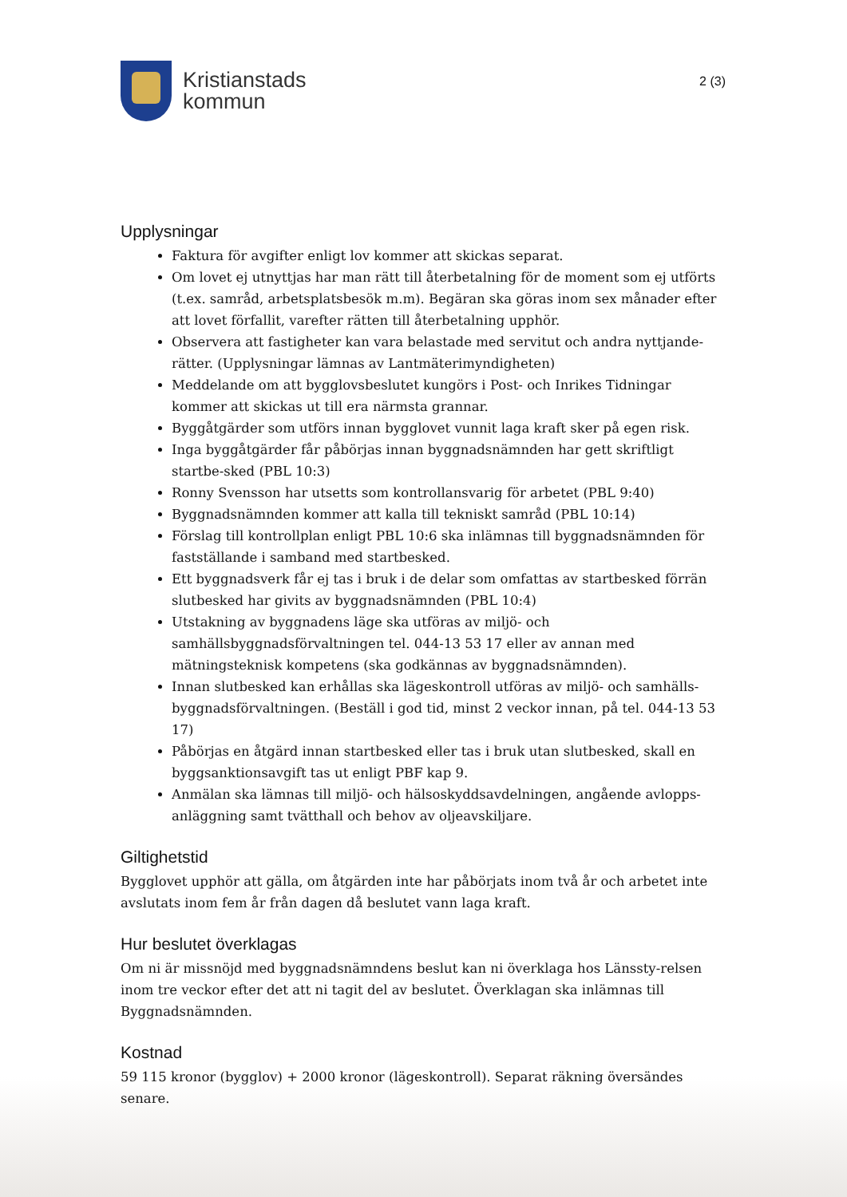Kristianstads
kommun
2 (3)
Upplysningar
Faktura för avgifter enligt lov kommer att skickas separat.
Om lovet ej utnyttjas har man rätt till återbetalning för de moment som ej utförts (t.ex. samråd, arbetsplatsbesök m.m). Begäran ska göras inom sex månader efter att lovet förfallit, varefter rätten till återbetalning upphör.
Observera att fastigheter kan vara belastade med servitut och andra nyttjande-rätter. (Upplysningar lämnas av Lantmäterimyndigheten)
Meddelande om att bygglovsbeslutet kungörs i Post- och Inrikes Tidningar kommer att skickas ut till era närmsta grannar.
Byggåtgärder som utförs innan bygglovet vunnit laga kraft sker på egen risk.
Inga byggåtgärder får påbörjas innan byggnadsnämnden har gett skriftligt startbe-sked (PBL 10:3)
Ronny Svensson har utsetts som kontrollansvarig för arbetet (PBL 9:40)
Byggnadsnämnden kommer att kalla till tekniskt samråd (PBL 10:14)
Förslag till kontrollplan enligt PBL 10:6 ska inlämnas till byggnadsnämnden för fastställande i samband med startbesked.
Ett byggnadsverk får ej tas i bruk i de delar som omfattas av startbesked förrän slutbesked har givits av byggnadsnämnden (PBL 10:4)
Utstakning av byggnadens läge ska utföras av miljö- och samhällsbyggnadsförvaltningen tel. 044-13 53 17 eller av annan med mätningsteknisk kompetens (ska godkännas av byggnadsnämnden).
Innan slutbesked kan erhållas ska lägeskontroll utföras av miljö- och samhälls-byggnadsförvaltningen. (Beställ i god tid, minst 2 veckor innan, på tel. 044-13 53 17)
Påbörjas en åtgärd innan startbesked eller tas i bruk utan slutbesked, skall en byggsanktionsavgift tas ut enligt PBF kap 9.
Anmälan ska lämnas till miljö- och hälsoskyddsavdelningen, angående avlopps-anläggning samt tvätthall och behov av oljeavskiljare.
Giltighetstid
Bygglovet upphör att gälla, om åtgärden inte har påbörjats inom två år och arbetet inte avslutats inom fem år från dagen då beslutet vann laga kraft.
Hur beslutet överklagas
Om ni är missnöjd med byggnadsnämndens beslut kan ni överklaga hos Länssty-relsen inom tre veckor efter det att ni tagit del av beslutet. Överklagan ska inlämnas till Byggnadsnämnden.
Kostnad
59 115 kronor (bygglov) + 2000 kronor (lägeskontroll). Separat räkning översändes senare.